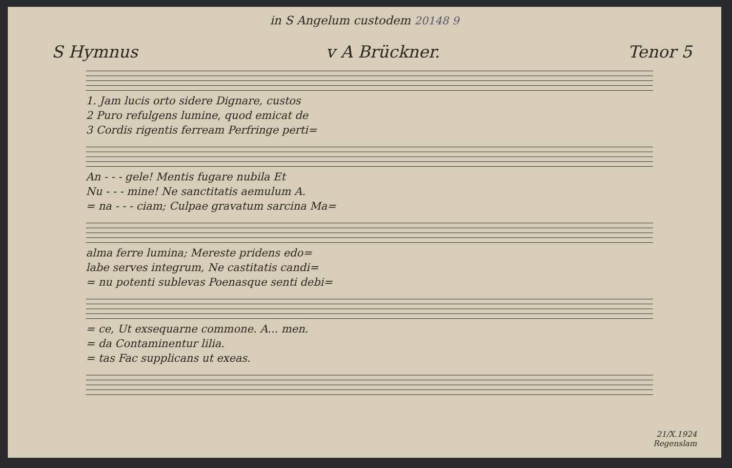in S Angelum custodem 20148 9
S Hymnus v A Brückner. Tenor 5
1. Jam lucis orto sidere Dignare, custos
2 Puro refulgens lumine, quod emicat de
3 Cordis rigentis ferream Perfringe perti=
An - - - gele! Mentis fugare nubila Et
Nu - - - mine! Ne sanctitatis aemulum A.
= na - - - ciam; Culpae gravatum sarcina Ma=
alma ferre lumina; Mereste pridens edo=
labe serves integrum, Ne castitatis candi=
= nu potenti sublevas Poenasque senti debi=
= ce, Ut exsequarne commone. A... men.
= da Contaminentur lilia.
= tas Fac supplicans ut exeas.
21/X.1924
Regenslam